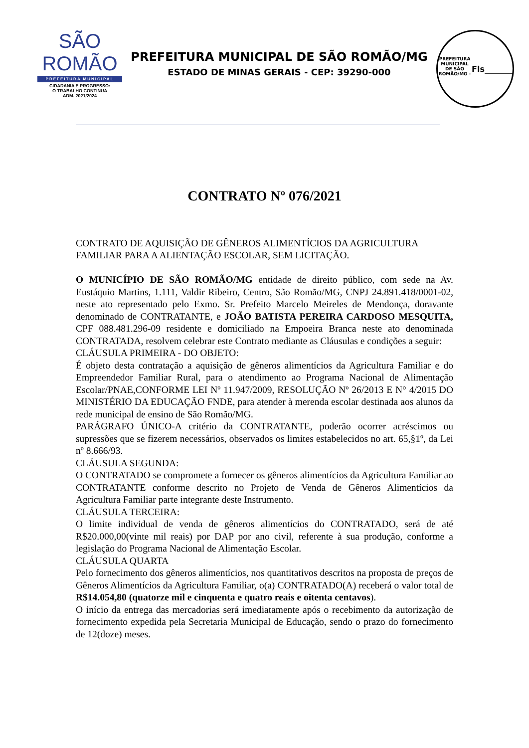SÃO ROMÃO
PREFEITURA MUNICIPAL
CIDADANIA E PROGRESSO:
O TRABALHO CONTINUA
ADM. 2021/2024
PREFEITURA MUNICIPAL DE SÃO ROMÃO/MG
ESTADO DE MINAS GERAIS - CEP: 39290-000
PREFEITURA MUNICIPAL DE SÃO ROMÃO/MG -
Fls_______
CONTRATO Nº 076/2021
CONTRATO DE AQUISIÇÃO DE GÊNEROS ALIMENTÍCIOS DA AGRICULTURA FAMILIAR PARA A ALIENTAÇÃO ESCOLAR, SEM LICITAÇÃO.
O MUNICÍPIO DE SÃO ROMÃO/MG entidade de direito público, com sede na Av. Eustáquio Martins, 1.111, Valdir Ribeiro, Centro, São Romão/MG, CNPJ 24.891.418/0001-02, neste ato representado pelo Exmo. Sr. Prefeito Marcelo Meireles de Mendonça, doravante denominado de CONTRATANTE, e JOÃO BATISTA PEREIRA CARDOSO MESQUITA, CPF 088.481.296-09 residente e domiciliado na Empoeira Branca neste ato denominada CONTRATADA, resolvem celebrar este Contrato mediante as Cláusulas e condições a seguir:
CLÁUSULA PRIMEIRA - DO OBJETO:
É objeto desta contratação a aquisição de gêneros alimentícios da Agricultura Familiar e do Empreendedor Familiar Rural, para o atendimento ao Programa Nacional de Alimentação Escolar/PNAE,CONFORME LEI Nº 11.947/2009, RESOLUÇÃO Nº 26/2013 E N° 4/2015 DO MINISTÉRIO DA EDUCAÇÃO FNDE, para atender à merenda escolar destinada aos alunos da rede municipal de ensino de São Romão/MG.
PARÁGRAFO ÚNICO-A critério da CONTRATANTE, poderão ocorrer acréscimos ou supressões que se fizerem necessários, observados os limites estabelecidos no art. 65,§1º, da Lei nº 8.666/93.
CLÁUSULA SEGUNDA:
O CONTRATADO se compromete a fornecer os gêneros alimentícios da Agricultura Familiar ao CONTRATANTE conforme descrito no Projeto de Venda de Gêneros Alimentícios da Agricultura Familiar parte integrante deste Instrumento.
CLÁUSULA TERCEIRA:
O limite individual de venda de gêneros alimentícios do CONTRATADO, será de até R$20.000,00(vinte mil reais) por DAP por ano civil, referente à sua produção, conforme a legislação do Programa Nacional de Alimentação Escolar.
CLÁUSULA QUARTA
Pelo fornecimento dos gêneros alimentícios, nos quantitativos descritos na proposta de preços de Gêneros Alimentícios da Agricultura Familiar, o(a) CONTRATADO(A) receberá o valor total de R$14.054,80 (quatorze mil e cinquenta e quatro reais e oitenta centavos).
O início da entrega das mercadorias será imediatamente após o recebimento da autorização de fornecimento expedida pela Secretaria Municipal de Educação, sendo o prazo do fornecimento de 12(doze) meses.